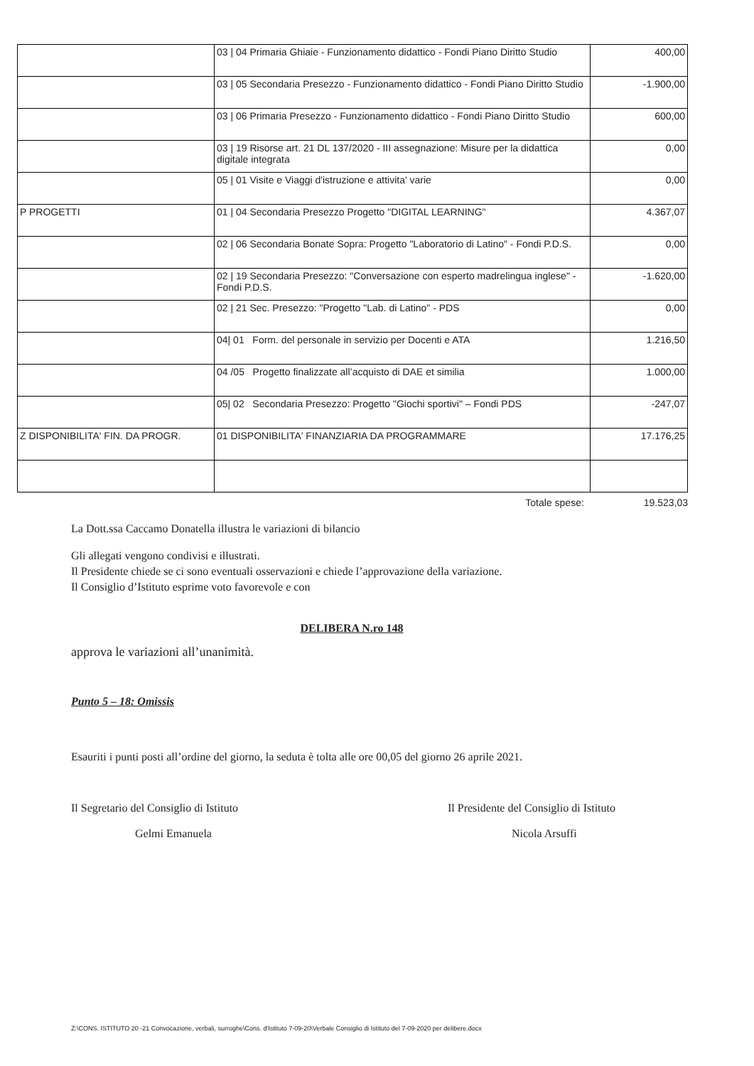| | 03 / 04 Primaria Ghiaie - Funzionamento didattico - Fondi Piano Diritto Studio | 400,00 |
| | 03 / 05 Secondaria Presezzo - Funzionamento didattico - Fondi Piano Diritto Studio | -1.900,00 |
| | 03 / 06 Primaria Presezzo - Funzionamento didattico - Fondi Piano Diritto Studio | 600,00 |
| | 03 / 19 Risorse art. 21 DL 137/2020 - III assegnazione: Misure per la didattica digitale integrata | 0,00 |
| | 05 / 01 Visite e Viaggi d'istruzione e attivita' varie | 0,00 |
| P PROGETTI | 01 / 04 Secondaria Presezzo Progetto "DIGITAL LEARNING" | 4.367,07 |
| | 02 / 06 Secondaria Bonate Sopra: Progetto "Laboratorio di Latino" - Fondi P.D.S. | 0,00 |
| | 02 / 19 Secondaria Presezzo: "Conversazione con esperto madrelingua inglese" - Fondi P.D.S. | -1.620,00 |
| | 02 / 21 Sec. Presezzo: "Progetto "Lab. di Latino" - PDS | 0,00 |
| | 04/ 01 Form. del personale in servizio per Docenti e ATA | 1.216,50 |
| | 04 /05 Progetto finalizzate all’acquisto di DAE et similia | 1.000,00 |
| | 05/ 02 Secondaria Presezzo: Progetto "Giochi sportivi" – Fondi PDS | -247,07 |
| Z DISPONIBILITA' FIN. DA PROGR. | 01 DISPONIBILITA' FINANZIARIA DA PROGRAMMARE | 17.176,25 |
Totale spese: 19.523,03
La Dott.ssa Caccamo Donatella illustra le variazioni di bilancio
Gli allegati vengono condivisi e illustrati.
Il Presidente chiede se ci sono eventuali osservazioni e chiede l’approvazione della variazione.
Il Consiglio d’Istituto esprime voto favorevole e con
DELIBERA N.ro 148
approva le variazioni all’unanimità.
Punto 5 – 18: Omissis
Esauriti i punti posti all’ordine del giorno, la seduta è tolta alle ore 00,05 del giorno 26 aprile 2021.
Il Segretario del Consiglio di Istituto
Gelmi Emanuela
Il Presidente del Consiglio di Istituto
Nicola Arsuffi
Z:\CONS. ISTITUTO 20 -21 Convocazione, verbali, surroghe\Cons. d'Istituto 7-09-20\Verbale Consiglio di Istituto del 7-09-2020 per delibere.docx